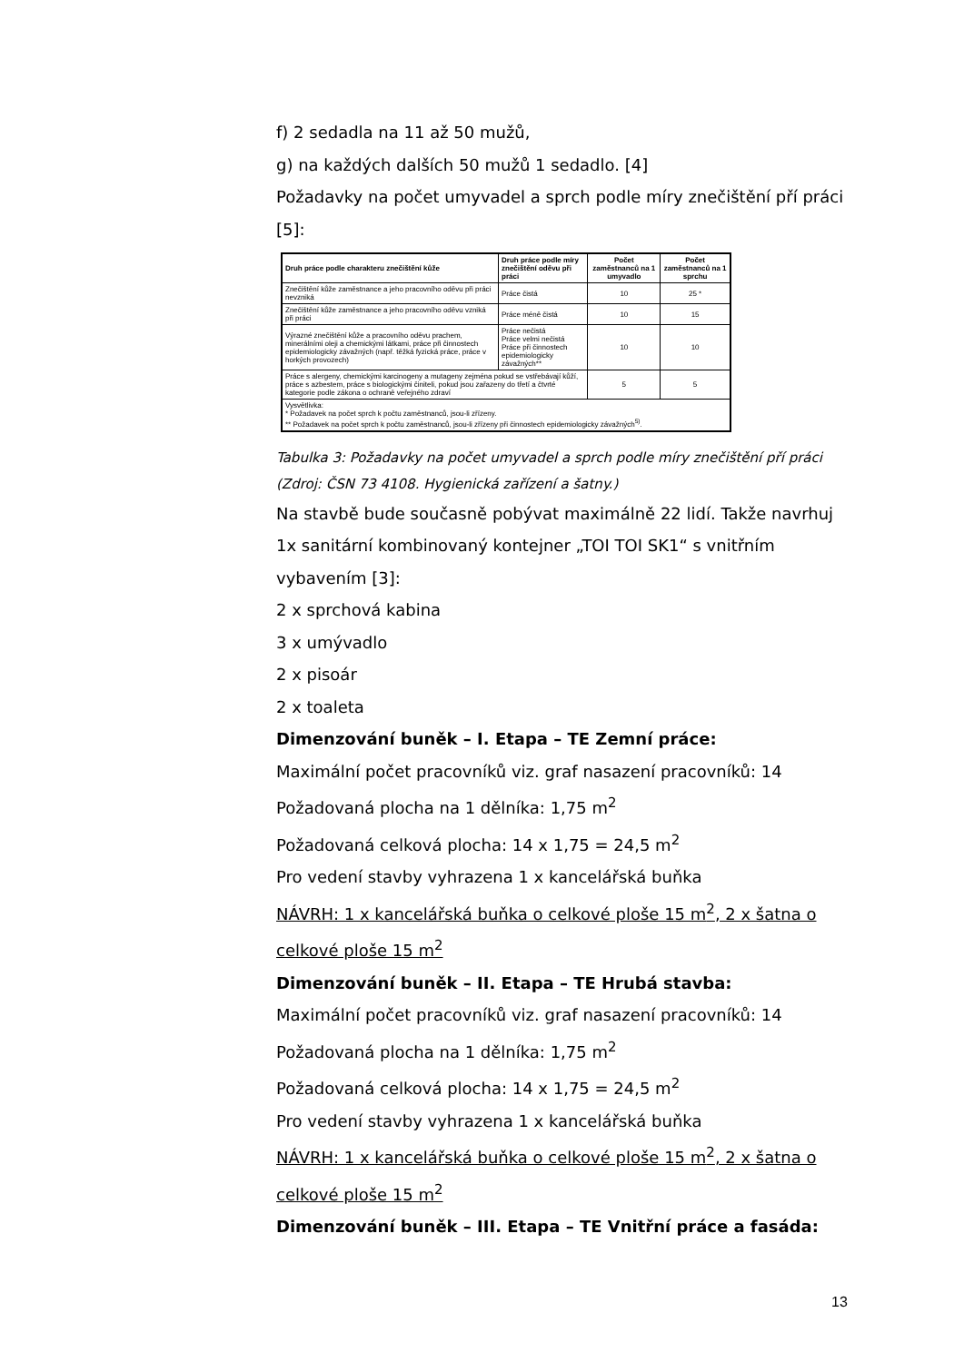f) 2 sedadla na 11 až 50 mužů,
g) na každých dalších 50 mužů 1 sedadlo. [4]
Požadavky na počet umyvadel a sprch podle míry znečištění pří práci [5]:
| Druh práce podle charakteru znečištění kůže | Druh práce podle míry znečištění oděvu při práci | Počet zaměstnanců na 1 umyvadlo | Počet zaměstnanců na 1 sprchu |
| --- | --- | --- | --- |
| Znečištění kůže zaměstnance a jeho pracovního oděvu při práci nevzniká | Práce čistá | 10 | 25 * |
| Znečištění kůže zaměstnance a jeho pracovního oděvu vzniká při práci | Práce méně čistá | 10 | 15 |
| Výrazné znečištění kůže a pracovního oděvu prachem, minerálními oleji a chemickými látkami, práce při činnostech epidemiologicky závažných (např. těžká fyzická práce, práce v horkých provozech) | Práce nečistá Práce velmi nečistá Práce při činnostech epidemiologicky závažných** | 10 | 10 |
| Práce s alergeny, chemickými karcinogeny a mutageny zejména pokud se vstřebávají kůží, práce s azbestem, práce s biologickými činiteli, pokud jsou zařazeny do třetí a čtvrté kategorie podle zákona o ochraně veřejného zdraví | | 5 | 5 |
| Vysvětlivka: * Požadavek na počet sprch k počtu zaměstnanců, jsou-li zřízeny. ** Požadavek na počet sprch k počtu zaměstnanců, jsou-li zřízeny při činnostech epidemiologicky závažných<sup>5)</sup>. | | | |
Tabulka 3: Požadavky na počet umyvadel a sprch podle míry znečištění pří práci (Zdroj: ČSN 73 4108. Hygienická zařízení a šatny.)
Na stavbě bude současně pobývat maximálně 22 lidí. Takže navrhuj 1x sanitární kombinovaný kontejner „TOI TOI SK1“ s vnitřním vybavením [3]:
2 x sprchová kabina
3 x umývadlo
2 x pisoár
2 x toaleta
Dimenzování buněk – I. Etapa – TE Zemní práce:
Maximální počet pracovníků viz. graf nasazení pracovníků: 14
Požadovaná plocha na 1 dělníka: 1,75 m<sup>2</sup>
Požadovaná celková plocha: 14 x 1,75 = 24,5 m<sup>2</sup>
Pro vedení stavby vyhrazena 1 x kancelářská buňka
NÁVRH: 1 x kancelářská buňka o celkové ploše 15 m<sup>2</sup>, 2 x šatna o celkové ploše 15 m<sup>2</sup>
Dimenzování buněk – II. Etapa – TE Hrubá stavba:
Maximální počet pracovníků viz. graf nasazení pracovníků: 14
Požadovaná plocha na 1 dělníka: 1,75 m<sup>2</sup>
Požadovaná celková plocha: 14 x 1,75 = 24,5 m<sup>2</sup>
Pro vedení stavby vyhrazena 1 x kancelářská buňka
NÁVRH: 1 x kancelářská buňka o celkové ploše 15 m<sup>2</sup>, 2 x šatna o celkové ploše 15 m<sup>2</sup>
Dimenzování buněk – III. Etapa – TE Vnitřní práce a fasáda:
13